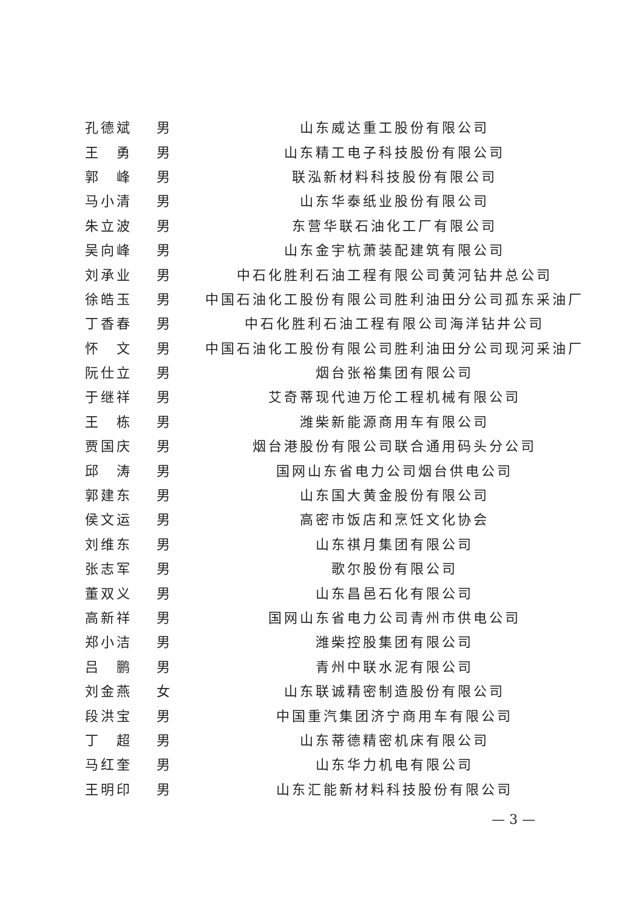| 孔德斌 | 男 | 山东威达重工股份有限公司 |
| 王 勇 | 男 | 山东精工电子科技股份有限公司 |
| 郭 峰 | 男 | 联泓新材料科技股份有限公司 |
| 马小清 | 男 | 山东华泰纸业股份有限公司 |
| 朱立波 | 男 | 东营华联石油化工厂有限公司 |
| 吴向峰 | 男 | 山东金宇杭萧装配建筑有限公司 |
| 刘承业 | 男 | 中石化胜利石油工程有限公司黄河钻井总公司 |
| 徐皓玉 | 男 | 中国石油化工股份有限公司胜利油田分公司孤东采油厂 |
| 丁香春 | 男 | 中石化胜利石油工程有限公司海洋钻井公司 |
| 怀 文 | 男 | 中国石油化工股份有限公司胜利油田分公司现河采油厂 |
| 阮仕立 | 男 | 烟台张裕集团有限公司 |
| 于继祥 | 男 | 艾奇蒂现代迪万伦工程机械有限公司 |
| 王 栋 | 男 | 潍柴新能源商用车有限公司 |
| 贾国庆 | 男 | 烟台港股份有限公司联合通用码头分公司 |
| 邱 涛 | 男 | 国网山东省电力公司烟台供电公司 |
| 郭建东 | 男 | 山东国大黄金股份有限公司 |
| 侯文运 | 男 | 高密市饭店和烹饪文化协会 |
| 刘维东 | 男 | 山东祺月集团有限公司 |
| 张志军 | 男 | 歌尔股份有限公司 |
| 董双义 | 男 | 山东昌邑石化有限公司 |
| 高新祥 | 男 | 国网山东省电力公司青州市供电公司 |
| 郑小洁 | 男 | 潍柴控股集团有限公司 |
| 吕 鹏 | 男 | 青州中联水泥有限公司 |
| 刘金燕 | 女 | 山东联诚精密制造股份有限公司 |
| 段洪宝 | 男 | 中国重汽集团济宁商用车有限公司 |
| 丁 超 | 男 | 山东蒂德精密机床有限公司 |
| 马红奎 | 男 | 山东华力机电有限公司 |
| 王明印 | 男 | 山东汇能新材料科技股份有限公司 |
— 3 —